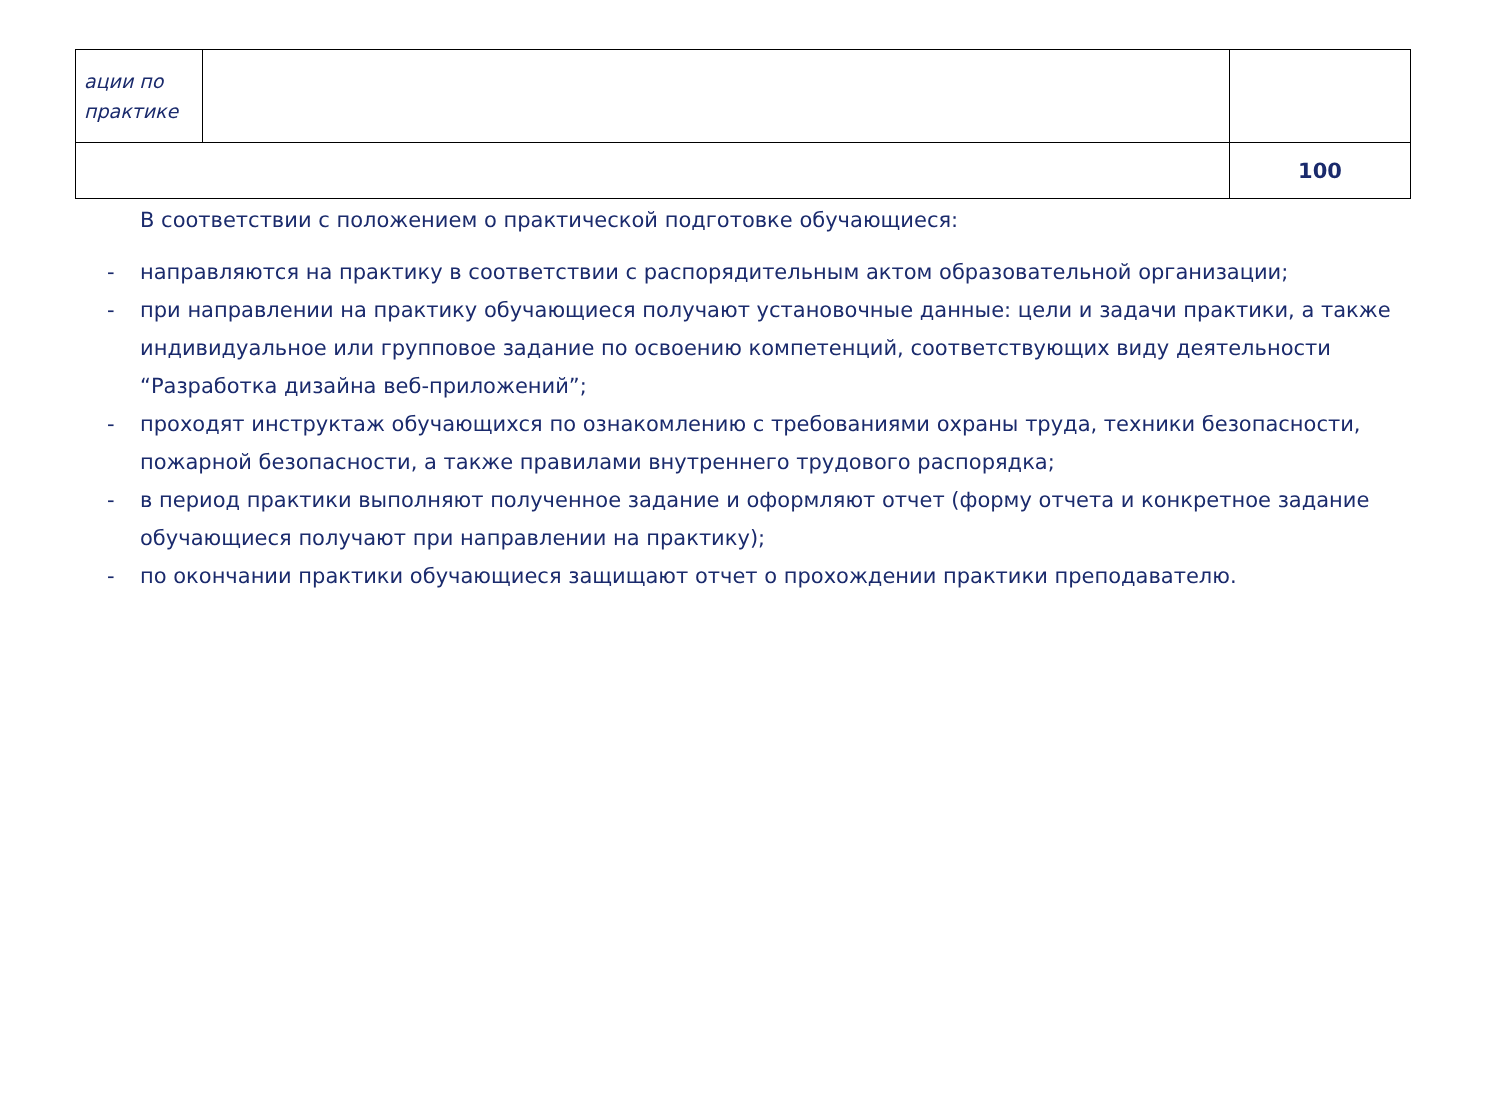| ации по практике | | |
| | | 100 |
В соответствии с положением о практической подготовке обучающиеся:
- направляются на практику в соответствии с распорядительным актом образовательной организации;
- при направлении на практику обучающиеся получают установочные данные: цели и задачи практики, а также индивидуальное или групповое задание по освоению компетенций, соответствующих виду деятельности “Разработка дизайна веб-приложений”;
- проходят инструктаж обучающихся по ознакомлению с требованиями охраны труда, техники безопасности, пожарной безопасности, а также правилами внутреннего трудового распорядка;
- в период практики выполняют полученное задание и оформляют отчет (форму отчета и конкретное задание обучающиеся получают при направлении на практику);
- по окончании практики обучающиеся защищают отчет о прохождении практики преподавателю.